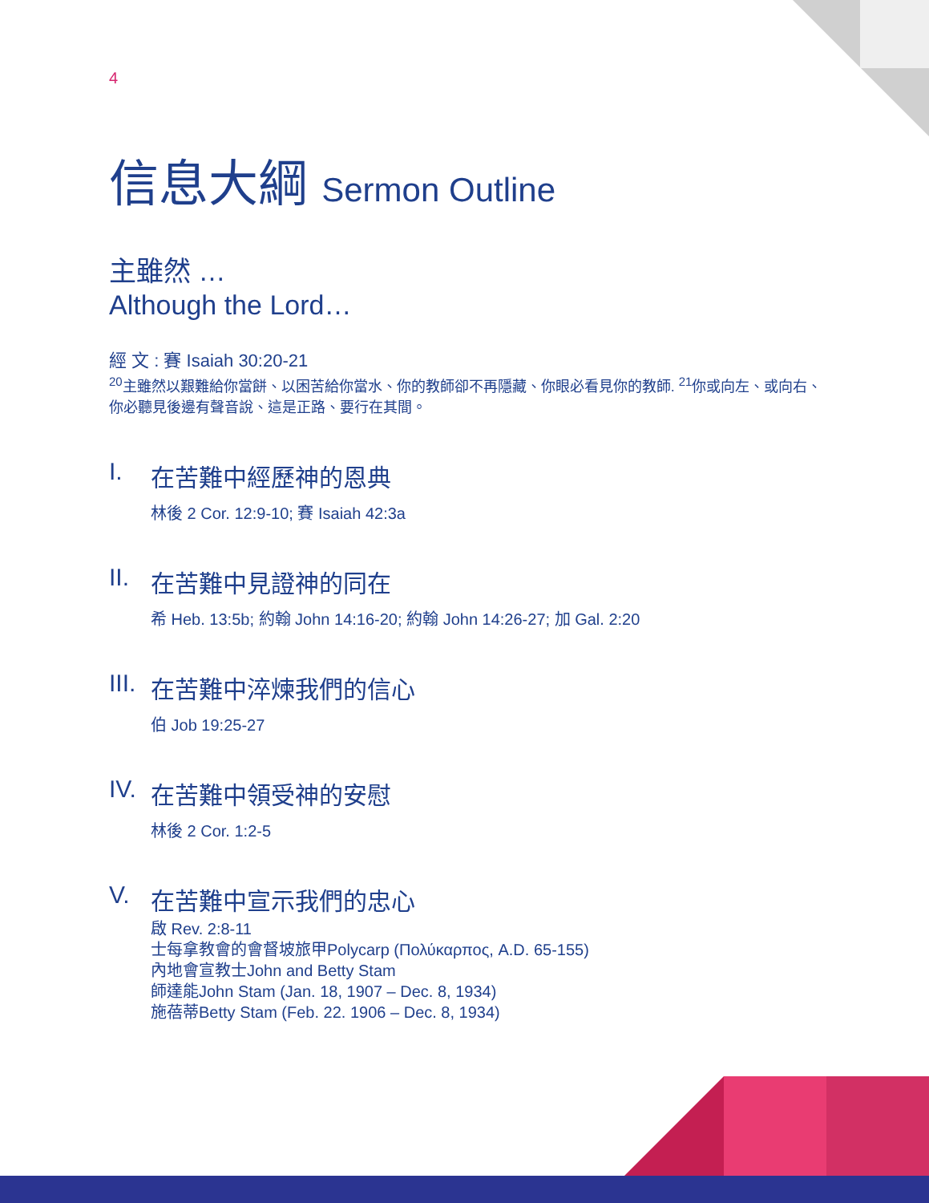4
信息大綱 Sermon Outline
主雖然 …
Although the Lord…
經 文 : 賽 Isaiah 30:20-21
<sup>20</sup> 主雖然以艱難給你當餅、以困苦給你當水、你的教師卻不再隱藏、你眼必看見你的教師. <sup>21</sup>你或向左、或向右、你必聽見後邊有聲音說、這是正路、要行在其間。
I. 在苦難中經歷神的恩典
林後 2 Cor. 12:9-10; 賽 Isaiah 42:3a
II.
在苦難中見證神的同在
希 Heb. 13:5b; 約翰 John 14:16-20; 約翰 John 14:26-27; 加 Gal. 2:20
III.
在苦難中淬煉我們的信心
伯 Job 19:25-27
IV.
在苦難中領受神的安慰
林後 2 Cor. 1:2-5
V. 在苦難中宣示我們的忠心
啟 Rev. 2:8-11
士每拿教會的會督坡旅甲Polycarp (Πολύκαρπος, A.D. 65-155)
內地會宣教士John and Betty Stam
師達能John Stam (Jan. 18, 1907 – Dec. 8, 1934)
施蓓蒂Betty Stam (Feb. 22. 1906 – Dec. 8, 1934)